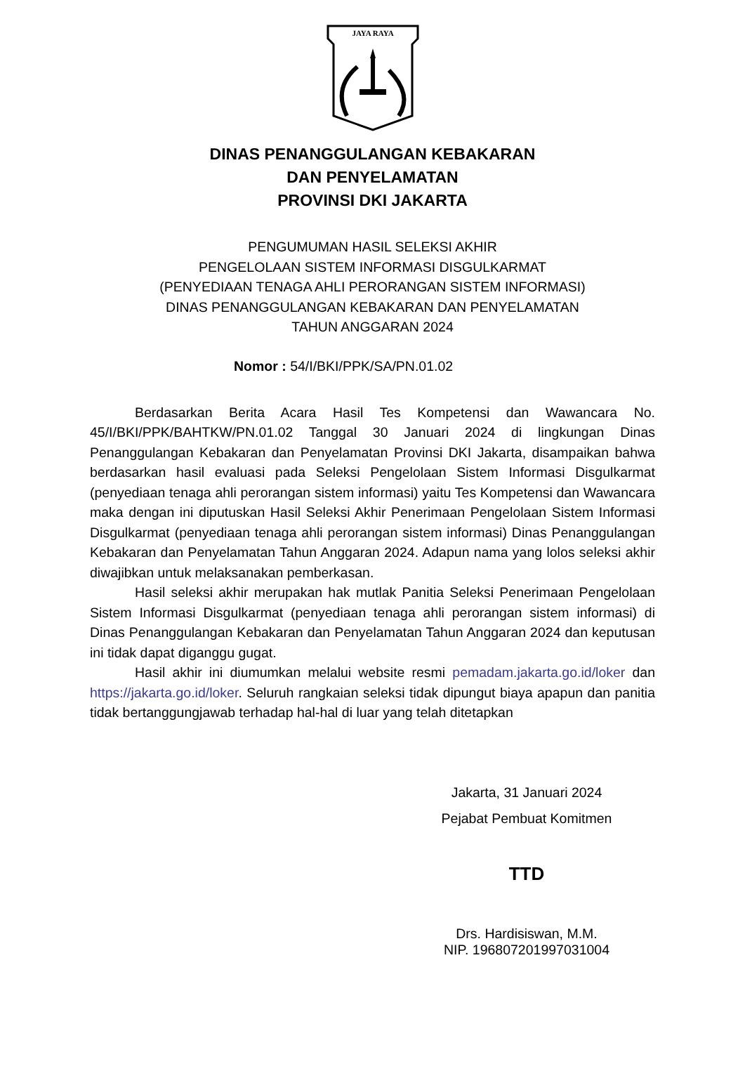JAYA RAYA
DINAS PENANGGULANGAN KEBAKARAN
DAN PENYELAMATAN
PROVINSI DKI JAKARTA
PENGUMUMAN HASIL SELEKSI AKHIR
PENGELOLAAN SISTEM INFORMASI DISGULKARMAT
(PENYEDIAAN TENAGA AHLI PERORANGAN SISTEM INFORMASI)
DINAS PENANGGULANGAN KEBAKARAN DAN PENYELAMATAN
TAHUN ANGGARAN 2024
Nomor : 54/I/BKI/PPK/SA/PN.01.02
Berdasarkan Berita Acara Hasil Tes Kompetensi dan Wawancara No. 45/I/BKI/PPK/BAHTKW/PN.01.02 Tanggal 30 Januari 2024 di lingkungan Dinas Penanggulangan Kebakaran dan Penyelamatan Provinsi DKI Jakarta, disampaikan bahwa berdasarkan hasil evaluasi pada Seleksi Pengelolaan Sistem Informasi Disgulkarmat (penyediaan tenaga ahli perorangan sistem informasi) yaitu Tes Kompetensi dan Wawancara maka dengan ini diputuskan Hasil Seleksi Akhir Penerimaan Pengelolaan Sistem Informasi Disgulkarmat (penyediaan tenaga ahli perorangan sistem informasi) Dinas Penanggulangan Kebakaran dan Penyelamatan Tahun Anggaran 2024. Adapun nama yang lolos seleksi akhir diwajibkan untuk melaksanakan pemberkasan.
Hasil seleksi akhir merupakan hak mutlak Panitia Seleksi Penerimaan Pengelolaan Sistem Informasi Disgulkarmat (penyediaan tenaga ahli perorangan sistem informasi) di Dinas Penanggulangan Kebakaran dan Penyelamatan Tahun Anggaran 2024 dan keputusan ini tidak dapat diganggu gugat.
Hasil akhir ini diumumkan melalui website resmi pemadam.jakarta.go.id/loker dan https://jakarta.go.id/loker. Seluruh rangkaian seleksi tidak dipungut biaya apapun dan panitia tidak bertanggungjawab terhadap hal-hal di luar yang telah ditetapkan
Jakarta, 31 Januari 2024
Pejabat Pembuat Komitmen
TTD
Drs. Hardisiswan, M.M.
NIP. 196807201997031004